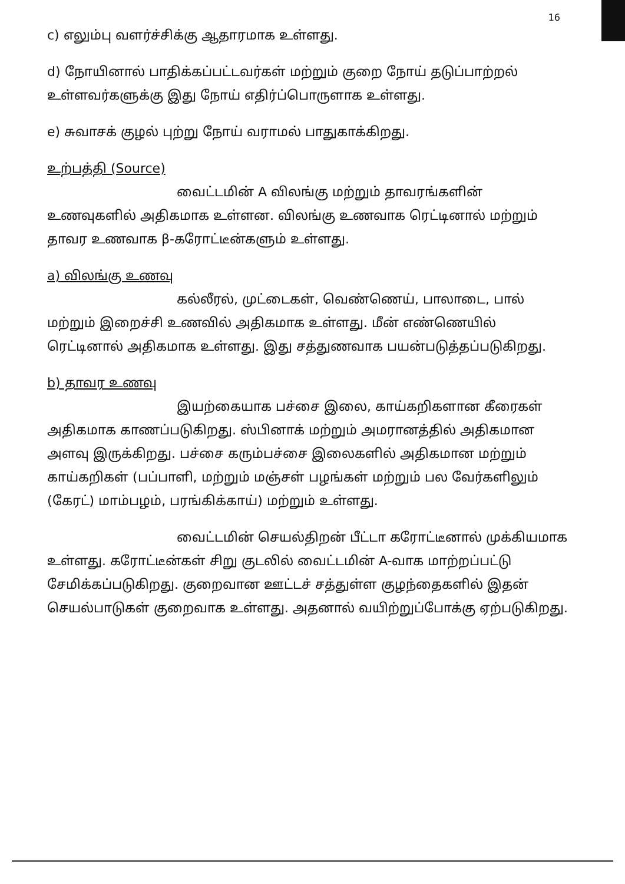16
c) எலும்பு வளர்ச்சிக்கு ஆதாரமாக உள்ளது.
d) நோயினால் பாதிக்கப்பட்டவர்கள் மற்றும் குறை நோய் தடுப்பாற்றல் உள்ளவர்களுக்கு இது நோய் எதிர்ப்பொருளாக உள்ளது.
e) சுவாசக் குழல் புற்று நோய் வராமல் பாதுகாக்கிறது.
உற்பத்தி (Source)
வைட்டமின் A விலங்கு மற்றும் தாவரங்களின் உணவுகளில் அதிகமாக உள்ளன. விலங்கு உணவாக ரெட்டினால் மற்றும் தாவர உணவாக β-கரோட்டீன்களும் உள்ளது.
a) விலங்கு உணவு
கல்லீரல், முட்டைகள், வெண்ணெய், பாலாடை, பால் மற்றும் இறைச்சி உணவில் அதிகமாக உள்ளது. மீன் எண்ணெயில் ரெட்டினால் அதிகமாக உள்ளது. இது சத்துணவாக பயன்படுத்தப்படுகிறது.
b) தாவர உணவு
இயற்கையாக பச்சை இலை, காய்கறிகளான கீரைகள் அதிகமாக காணப்படுகிறது. ஸ்பினாக் மற்றும் அமரானத்தில் அதிகமான அளவு இருக்கிறது. பச்சை கரும்பச்சை இலைகளில் அதிகமான மற்றும் காய்கறிகள் (பப்பாளி, மற்றும் மஞ்சள் பழங்கள் மற்றும் பல வேர்களிலும் (கேரட்) மாம்பழம், பரங்கிக்காய்) மற்றும் உள்ளது.
வைட்டமின் செயல்திறன் பீட்டா கரோட்டீனால் முக்கியமாக உள்ளது. கரோட்டீன்கள் சிறு குடலில் வைட்டமின் A-வாக மாற்றப்பட்டு சேமிக்கப்படுகிறது. குறைவான ஊட்டச் சத்துள்ள குழந்தைகளில் இதன் செயல்பாடுகள் குறைவாக உள்ளது. அதனால் வயிற்றுப்போக்கு ஏற்படுகிறது.